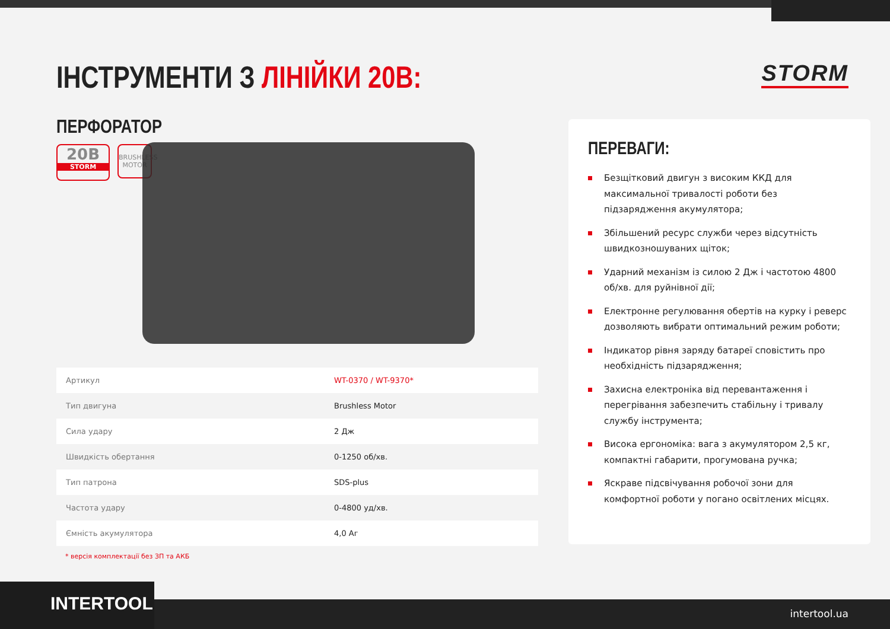ІНСТРУМЕНТИ З ЛІНІЙКИ 20В: STORM
ПЕРФОРАТОР
20В
STORM
BRUSHLESS
MOTOR
| Артикул | WT-0370 / WT-9370* |
| Тип двигуна | Brushless Motor |
| Сила удару | 2 Дж |
| Швидкість обертання | 0-1250 об/хв. |
| Тип патрона | SDS-plus |
| Частота удару | 0-4800 уд/хв. |
| Ємність акумулятора | 4,0 Аг |
* версія комплектації без ЗП та АКБ
ПЕРЕВАГИ:
Безщітковий двигун з високим ККД для максимальної тривалості роботи без підзарядження акумулятора;
Збільшений ресурс служби через відсутність швидкозношуваних щіток;
Ударний механізм із силою 2 Дж і частотою 4800 об/хв. для руйнівної дії;
Електронне регулювання обертів на курку і реверс дозволяють вибрати оптимальний режим роботи;
Індикатор рівня заряду батареї сповістить про необхідність підзарядження;
Захисна електроніка від перевантаження і перегрівання забезпечить стабільну і тривалу службу інструмента;
Висока ергономіка: вага з акумулятором 2,5 кг, компактні габарити, прогумована ручка;
Яскраве підсвічування робочої зони для комфортної роботи у погано освітлених місцях.
INTERTOOL intertool.ua